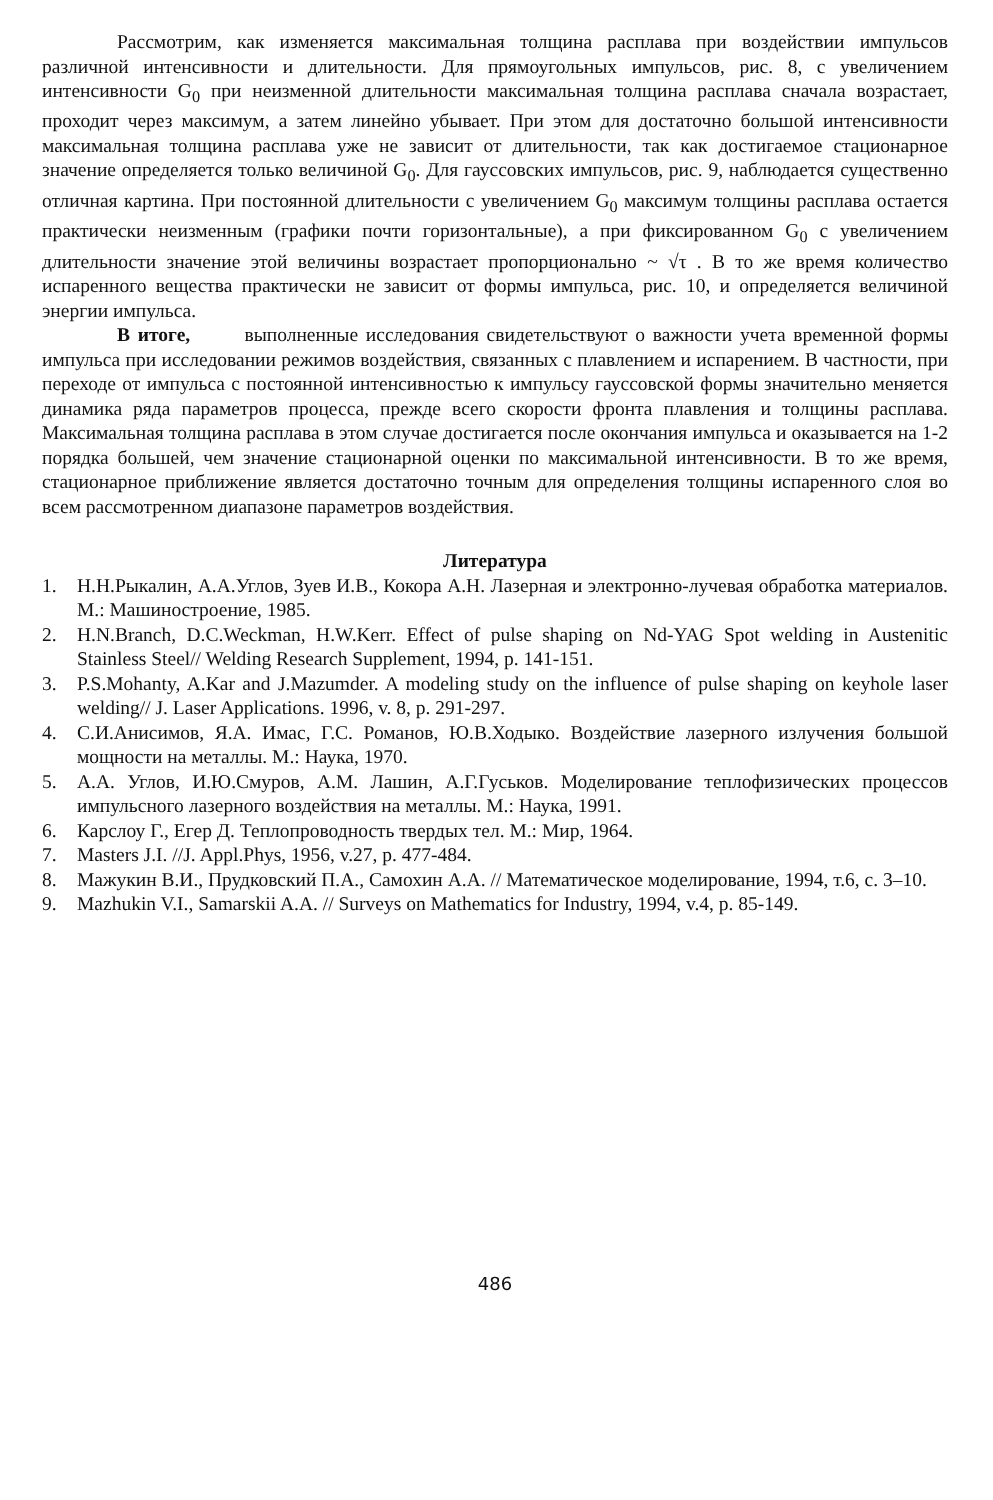Рассмотрим, как изменяется максимальная толщина расплава при воздействии импульсов различной интенсивности и длительности. Для прямоугольных импульсов, рис. 8, с увеличением интенсивности G<sub>0</sub> при неизменной длительности максимальная толщина расплава сначала возрастает, проходит через максимум, а затем линейно убывает. При этом для достаточно большой интенсивности максимальная толщина расплава уже не зависит от длительности, так как достигаемое стационарное значение определяется только величиной G<sub>0</sub>. Для гауссовских импульсов, рис. 9, наблюдается существенно отличная картина. При постоянной длительности с увеличением G<sub>0</sub> максимум толщины расплава остается практически неизменным (графики почти горизонтальные), а при фиксированном G<sub>0</sub> с увеличением длительности значение этой величины возрастает пропорционально ~ √τ . В то же время количество испаренного вещества практически не зависит от формы импульса, рис. 10, и определяется величиной энергии импульса.
В итоге, выполненные исследования свидетельствуют о важности учета временной формы импульса при исследовании режимов воздействия, связанных с плавлением и испарением. В частности, при переходе от импульса с постоянной интенсивностью к импульсу гауссовской формы значительно меняется динамика ряда параметров процесса, прежде всего скорости фронта плавления и толщины расплава. Максимальная толщина расплава в этом случае достигается после окончания импульса и оказывается на 1-2 порядка большей, чем значение стационарной оценки по максимальной интенсивности. В то же время, стационарное приближение является достаточно точным для определения толщины испаренного слоя во всем рассмотренном диапазоне параметров воздействия.
Литература
1. Н.Н.Рыкалин, А.А.Углов, Зуев И.В., Кокора А.Н. Лазерная и электронно-лучевая обработка материалов. М.: Машиностроение, 1985.
2. H.N.Branch, D.C.Weckman, H.W.Kerr. Effect of pulse shaping on Nd-YAG Spot welding in Austenitic Stainless Steel// Welding Research Supplement, 1994, p. 141-151.
3. P.S.Mohanty, A.Kar and J.Mazumder. A modeling study on the influence of pulse shaping on keyhole laser welding// J. Laser Applications. 1996, v. 8, p. 291-297.
4. С.И.Анисимов, Я.А. Имас, Г.С. Романов, Ю.В.Ходыко. Воздействие лазерного излучения большой мощности на металлы. М.: Наука, 1970.
5. А.А. Углов, И.Ю.Смуров, А.М. Лашин, А.Г.Гуськов. Моделирование теплофизических процессов импульсного лазерного воздействия на металлы. М.: Наука, 1991.
6. Карслоу Г., Егер Д. Теплопроводность твердых тел. М.: Мир, 1964.
7. Masters J.I. //J. Appl.Phys, 1956, v.27, p. 477-484.
8. Мажукин В.И., Прудковский П.А., Самохин А.А. // Математическое моделирование, 1994, т.6, с. 3–10.
9. Mazhukin V.I., Samarskii A.A. // Surveys on Mathematics for Industry, 1994, v.4, p. 85-149.
486